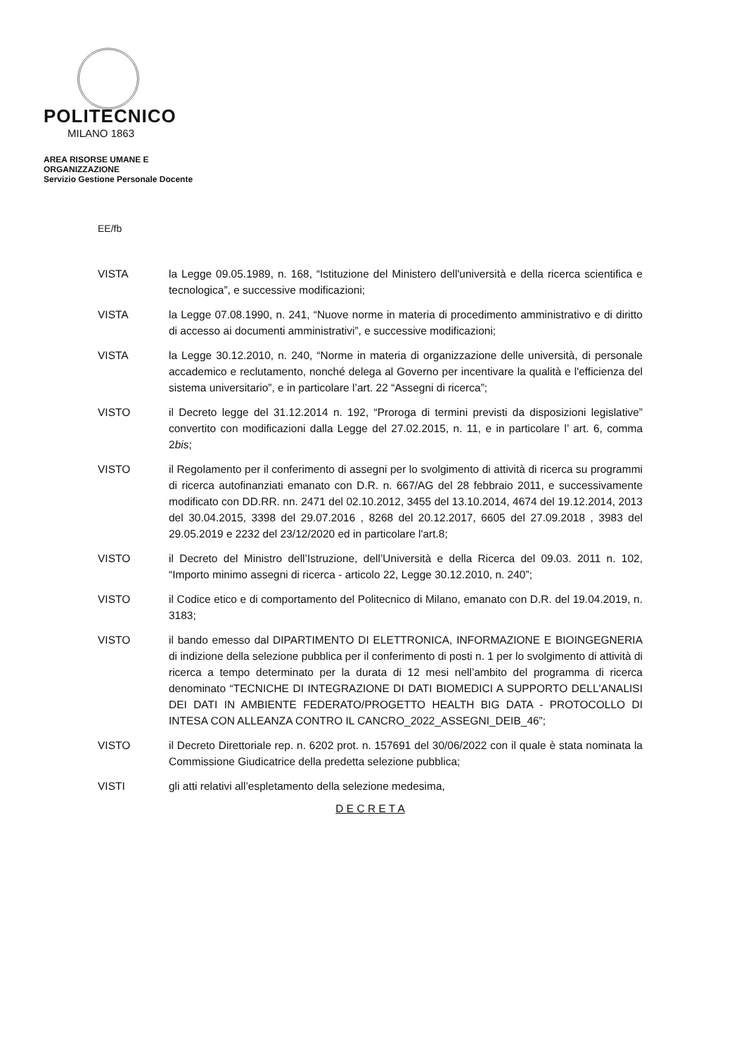POLITECNICO
MILANO 1863
AREA RISORSE UMANE E ORGANIZZAZIONE
Servizio Gestione Personale Docente
EE/fb
VISTA la Legge 09.05.1989, n. 168, “Istituzione del Ministero dell'università e della ricerca scientifica e tecnologica”, e successive modificazioni;
VISTA la Legge 07.08.1990, n. 241, “Nuove norme in materia di procedimento amministrativo e di diritto di accesso ai documenti amministrativi”, e successive modificazioni;
VISTA la Legge 30.12.2010, n. 240, “Norme in materia di organizzazione delle università, di personale accademico e reclutamento, nonché delega al Governo per incentivare la qualità e l'efficienza del sistema universitario”, e in particolare l’art. 22 “Assegni di ricerca”;
VISTO il Decreto legge del 31.12.2014 n. 192, “Proroga di termini previsti da disposizioni legislative” convertito con modificazioni dalla Legge del 27.02.2015, n. 11, e in particolare l’ art. 6, comma 2bis;
VISTO il Regolamento per il conferimento di assegni per lo svolgimento di attività di ricerca su programmi di ricerca autofinanziati emanato con D.R. n. 667/AG del 28 febbraio 2011, e successivamente modificato con DD.RR. nn. 2471 del 02.10.2012, 3455 del 13.10.2014, 4674 del 19.12.2014, 2013 del 30.04.2015, 3398 del 29.07.2016 , 8268 del 20.12.2017, 6605 del 27.09.2018 , 3983 del 29.05.2019 e 2232 del 23/12/2020 ed in particolare l'art.8;
VISTO il Decreto del Ministro dell’Istruzione, dell’Università e della Ricerca del 09.03. 2011 n. 102, “Importo minimo assegni di ricerca - articolo 22, Legge 30.12.2010, n. 240”;
VISTO il Codice etico e di comportamento del Politecnico di Milano, emanato con D.R. del 19.04.2019, n. 3183;
VISTO il bando emesso dal DIPARTIMENTO DI ELETTRONICA, INFORMAZIONE E BIOINGEGNERIA di indizione della selezione pubblica per il conferimento di posti n. 1 per lo svolgimento di attività di ricerca a tempo determinato per la durata di 12 mesi nell’ambito del programma di ricerca denominato “TECNICHE DI INTEGRAZIONE DI DATI BIOMEDICI A SUPPORTO DELL'ANALISI DEI DATI IN AMBIENTE FEDERATO/PROGETTO HEALTH BIG DATA - PROTOCOLLO DI INTESA CON ALLEANZA CONTRO IL CANCRO_2022_ASSEGNI_DEIB_46”;
VISTO il Decreto Direttoriale rep. n. 6202 prot. n. 157691 del 30/06/2022 con il quale è stata nominata la Commissione Giudicatrice della predetta selezione pubblica;
VISTI gli atti relativi all’espletamento della selezione medesima,
D E C R E T A